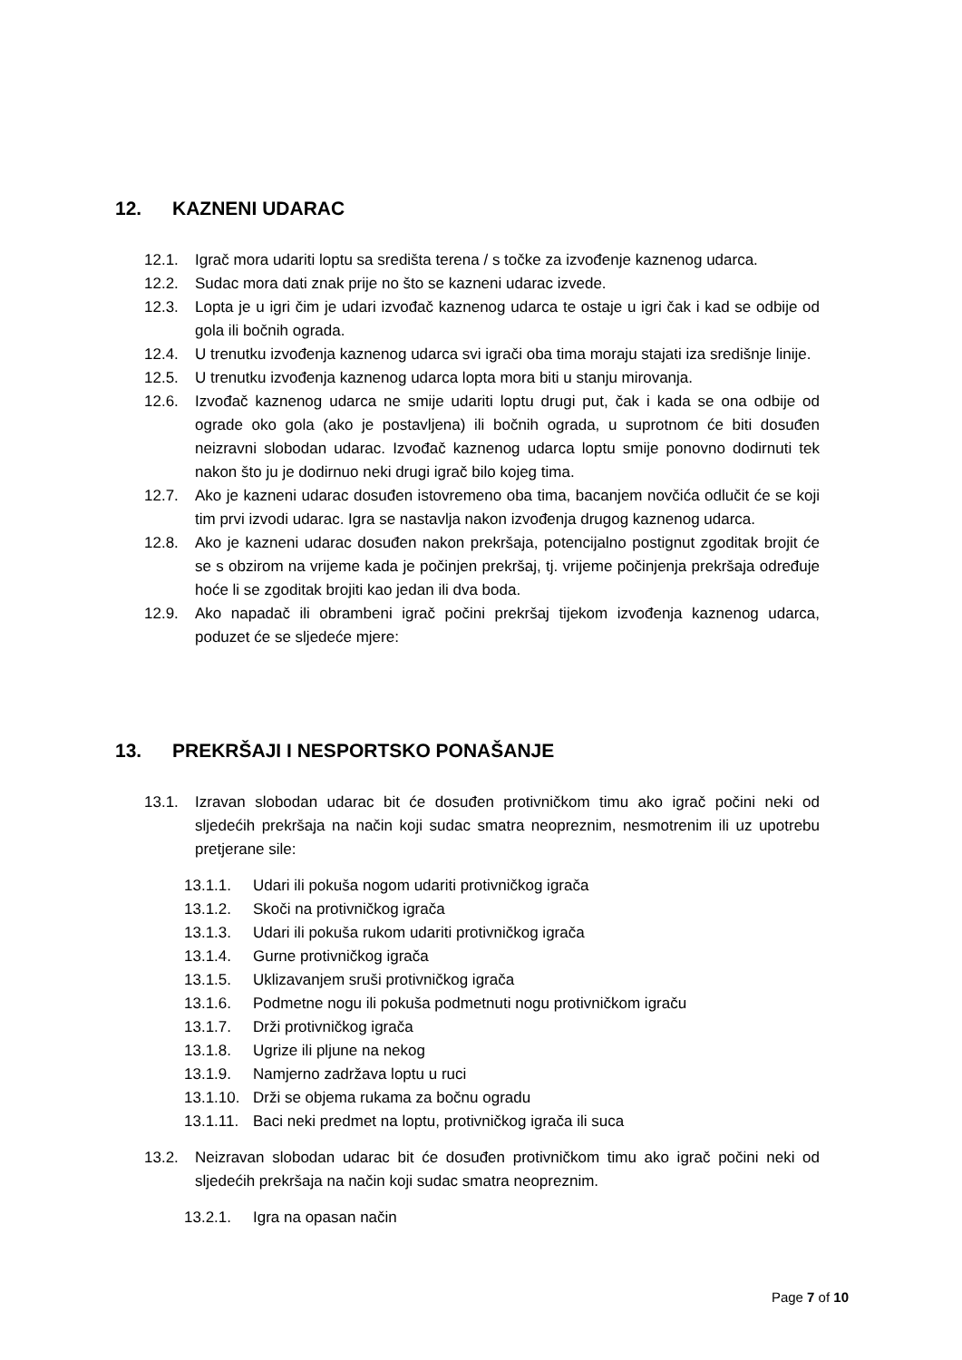12. KAZNENI UDARAC
12.1. Igrač mora udariti loptu sa središta terena / s točke za izvođenje kaznenog udarca.
12.2. Sudac mora dati znak prije no što se kazneni udarac izvede.
12.3. Lopta je u igri čim je udari izvođač kaznenog udarca te ostaje u igri čak i kad se odbije od gola ili bočnih ograda.
12.4. U trenutku izvođenja kaznenog udarca svi igrači oba tima moraju stajati iza središnje linije.
12.5. U trenutku izvođenja kaznenog udarca lopta mora biti u stanju mirovanja.
12.6. Izvođač kaznenog udarca ne smije udariti loptu drugi put, čak i kada se ona odbije od ograde oko gola (ako je postavljena) ili bočnih ograda, u suprotnom će biti dosuđen neizravni slobodan udarac. Izvođač kaznenog udarca loptu smije ponovno dodirnuti tek nakon što ju je dodirnuo neki drugi igrač bilo kojeg tima.
12.7. Ako je kazneni udarac dosuđen istovremeno oba tima, bacanjem novčića odlučit će se koji tim prvi izvodi udarac. Igra se nastavlja nakon izvođenja drugog kaznenog udarca.
12.8. Ako je kazneni udarac dosuđen nakon prekršaja, potencijalno postignut zgoditak brojit će se s obzirom na vrijeme kada je počinjen prekršaj, tj. vrijeme počinjenja prekršaja određuje hoće li se zgoditak brojiti kao jedan ili dva boda.
12.9. Ako napadač ili obrambeni igrač počini prekršaj tijekom izvođenja kaznenog udarca, poduzet će se sljedeće mjere:
13. PREKRŠAJI I NESPORTSKO PONAŠANJE
13.1. Izravan slobodan udarac bit će dosuđen protivničkom timu ako igrač počini neki od sljedećih prekršaja na način koji sudac smatra neopreznim, nesmotrenim ili uz upotrebu pretjerane sile:
13.1.1. Udari ili pokuša nogom udariti protivničkog igrača
13.1.2. Skoči na protivničkog igrača
13.1.3. Udari ili pokuša rukom udariti protivničkog igrača
13.1.4. Gurne protivničkog igrača
13.1.5. Uklizavanjem sruši protivničkog igrača
13.1.6. Podmetne nogu ili pokuša podmetnuti nogu protivničkom igraču
13.1.7. Drži protivničkog igrača
13.1.8. Ugrize ili pljune na nekog
13.1.9. Namjerno zadržava loptu u ruci
13.1.10. Drži se objema rukama za bočnu ogradu
13.1.11. Baci neki predmet na loptu, protivničkog igrača ili suca
13.2. Neizravan slobodan udarac bit će dosuđen protivničkom timu ako igrač počini neki od sljedećih prekršaja na način koji sudac smatra neopreznim.
13.2.1. Igra na opasan način
Page 7 of 10